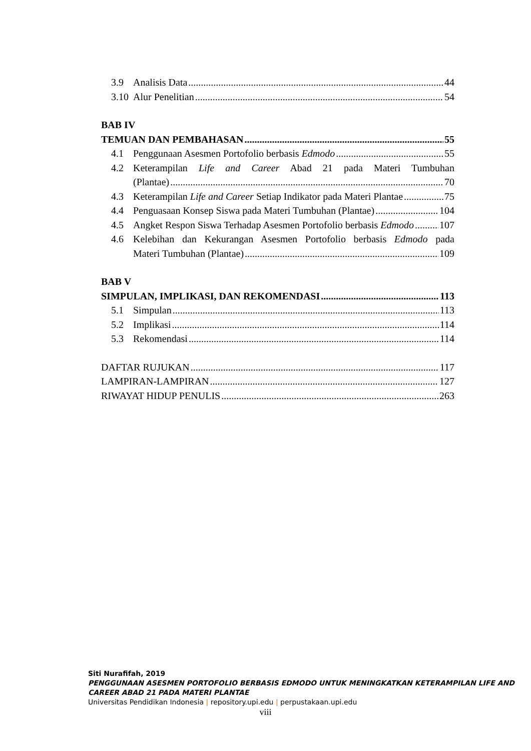3.9 Analisis Data 44
3.10 Alur Penelitian 54
BAB IV
TEMUAN DAN PEMBAHASAN 55
4.1 Penggunaan Asesmen Portofolio berbasis Edmodo 55
4.2 Keterampilan Life and Career Abad 21 pada Materi Tumbuhan
(Plantae) 70
4.3 Keterampilan Life and Career Setiap Indikator pada Materi Plantae 75
4.4 Penguasaan Konsep Siswa pada Materi Tumbuhan (Plantae) 104
4.5 Angket Respon Siswa Terhadap Asesmen Portofolio berbasis Edmodo 107
4.6 Kelebihan dan Kekurangan Asesmen Portofolio berbasis Edmodo pada
Materi Tumbuhan (Plantae) 109
BAB V
SIMPULAN, IMPLIKASI, DAN REKOMENDASI 113
5.1 Simpulan 113
5.2 Implikasi 114
5.3 Rekomendasi 114
DAFTAR RUJUKAN 117
LAMPIRAN-LAMPIRAN 127
RIWAYAT HIDUP PENULIS 263
Siti Nurafifah, 2019
PENGGUNAAN ASESMEN PORTOFOLIO BERBASIS EDMODO UNTUK MENINGKATKAN KETERAMPILAN LIFE AND CAREER ABAD 21 PADA MATERI PLANTAE
Universitas Pendidikan Indonesia | repository.upi.edu | perpustakaan.upi.edu
viii